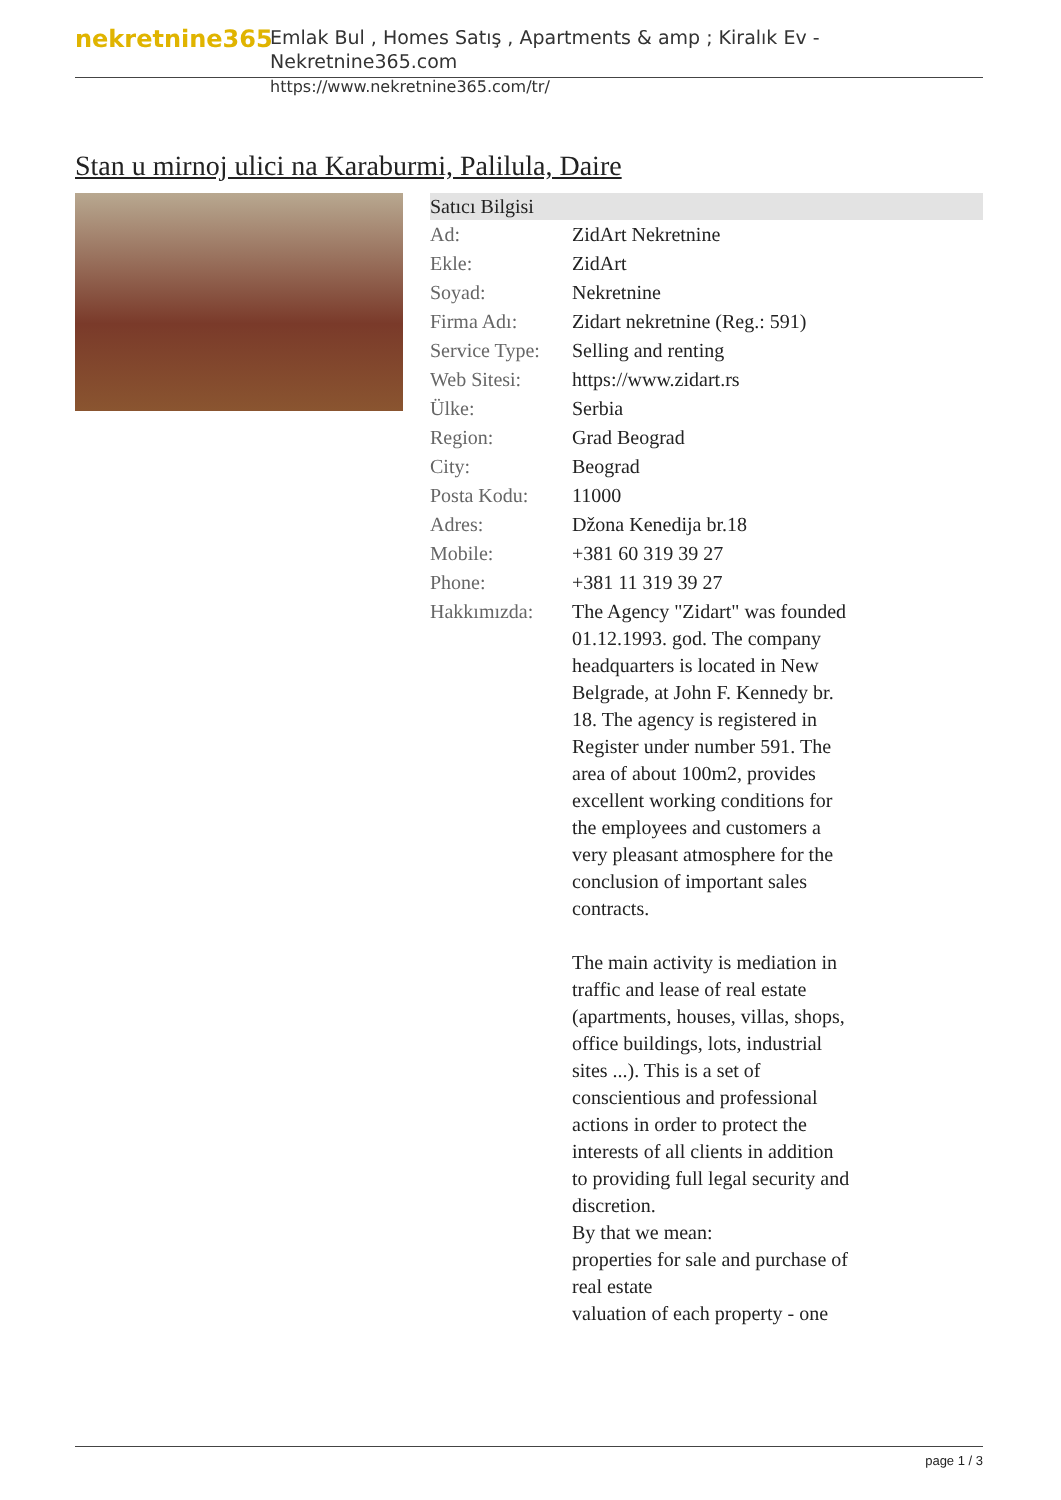nekretnine365
Emlak Bul , Homes Satış , Apartments & amp ; Kiralık Ev - Nekretnine365.com
https://www.nekretnine365.com/tr/
Stan u mirnoj ulici na Karaburmi, Palilula, Daire
Satıcı Bilgisi
| Ad: | ZidArt Nekretnine |
| Ekle: | ZidArt |
| Soyad: | Nekretnine |
| Firma Adı: | Zidart nekretnine (Reg.: 591) |
| Service Type: | Selling and renting |
| Web Sitesi: | https://www.zidart.rs |
| Ülke: | Serbia |
| Region: | Grad Beograd |
| City: | Beograd |
| Posta Kodu: | 11000 |
| Adres: | Džona Kenedija br.18 |
| Mobile: | +381 60 319 39 27 |
| Phone: | +381 11 319 39 27 |
| Hakkımızda: | The Agency "Zidart" was founded 01.12.1993. god. The company headquarters is located in New Belgrade, at John F. Kennedy br. 18. The agency is registered in Register under number 591. The area of about 100m2, provides excellent working conditions for the employees and customers a very pleasant atmosphere for the conclusion of important sales contracts. The main activity is mediation in traffic and lease of real estate (apartments, houses, villas, shops, office buildings, lots, industrial sites ...). This is a set of conscientious and professional actions in order to protect the interests of all clients in addition to providing full legal security and discretion. By that we mean: properties for sale and purchase of real estate valuation of each property - one |
page 1 / 3